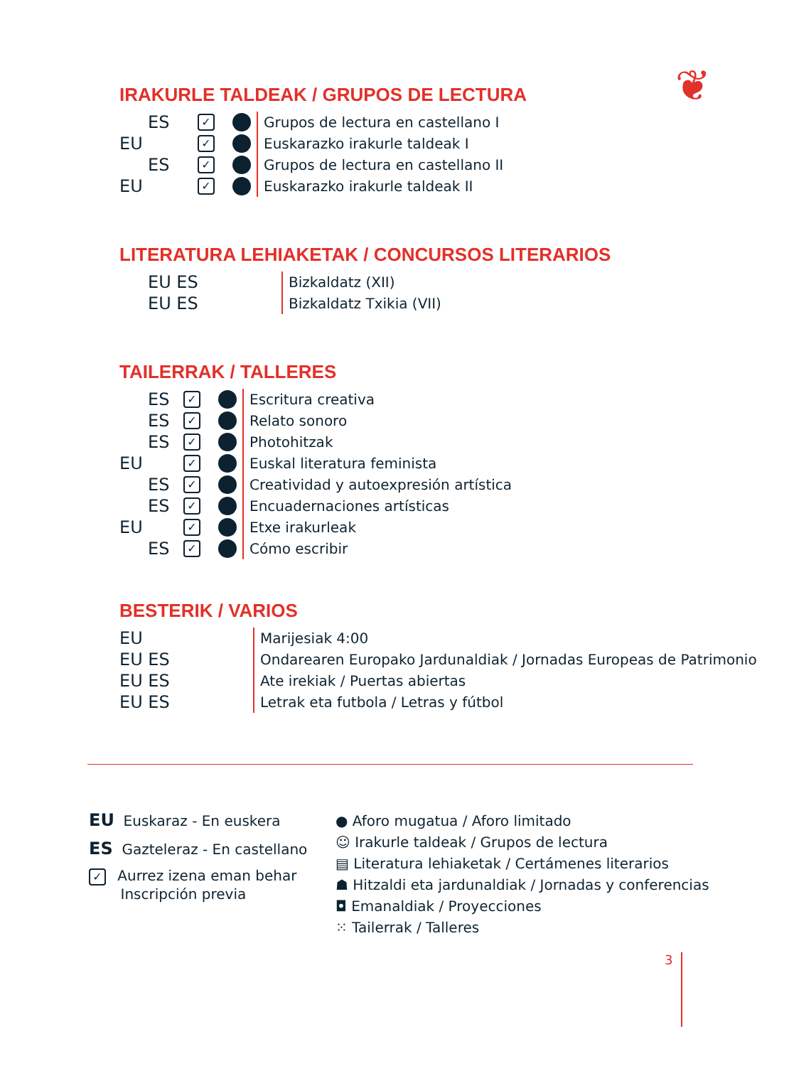❦
IRAKURLE TALDEAK / GRUPOS DE LECTURA
ES
✓ Grupos de lectura en castellano I
EU
✓ Euskarazko irakurle taldeak I
ES
✓ Grupos de lectura en castellano II
EU
✓ Euskarazko irakurle taldeak II
LITERATURA LEHIAKETAK / CONCURSOS LITERARIOS
EU ES
Bizkaldatz (XII)
EU ES
Bizkaldatz Txikia (VII)
TAILERRAK / TALLERES
ES
✓ Escritura creativa
ES
✓ Relato sonoro
ES
✓ Photohitzak
EU
✓ Euskal literatura feminista
ES
✓ Creatividad y autoexpresión artística
ES
✓ Encuadernaciones artísticas
EU
✓ Etxe irakurleak
ES
✓ Cómo escribir
BESTERIK / VARIOS
EU
Marijesiak 4:00
EU ES
Ondarearen Europako Jardunaldiak / Jornadas Europeas de Patrimonio
EU ES
Ate irekiak / Puertas abiertas
EU ES
Letrak eta futbola / Letras y fútbol
EU Euskaraz - En euskera
ES Gazteleraz - En castellano
✓ Aurrez izena eman behar
Inscripción previa
● Aforo mugatua / Aforo limitado
☺ Irakurle taldeak / Grupos de lectura
▤ Literatura lehiaketak / Certámenes literarios
☗ Hitzaldi eta jardunaldiak / Jornadas y conferencias
◘ Emanaldiak / Proyecciones
⁙ Tailerrak / Talleres
3